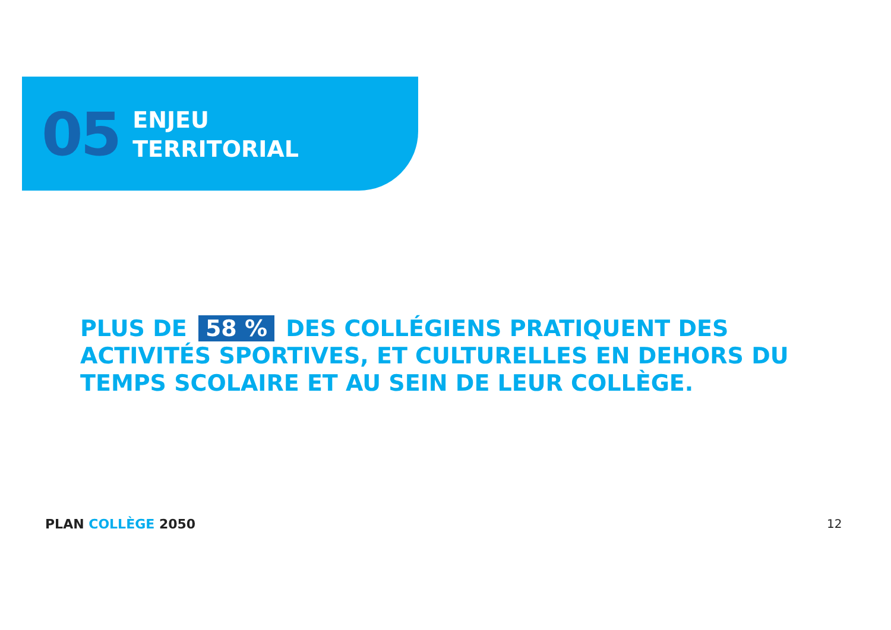05
ENJEU
TERRITORIAL
PLUS DE 58 % DES COLLÉGIENS PRATIQUENT DES ACTIVITÉS SPORTIVES, ET CULTURELLES EN DEHORS DU TEMPS SCOLAIRE ET AU SEIN DE LEUR COLLÈGE.
PLAN COLLÈGE 2050 12